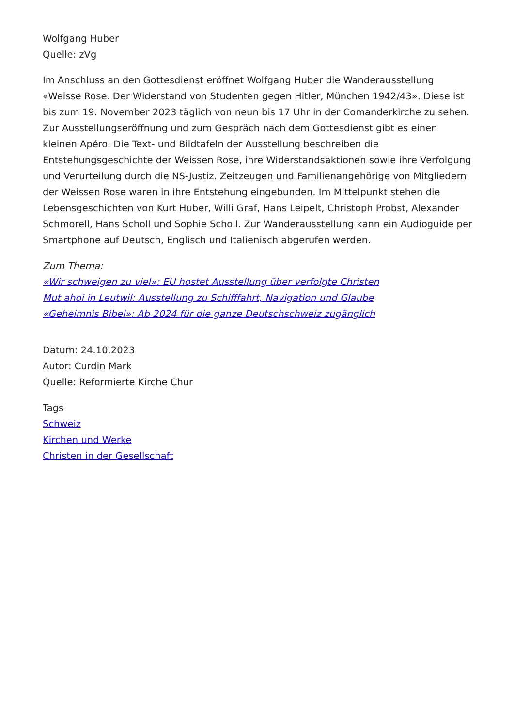Wolfgang Huber
Quelle: zVg
Im Anschluss an den Gottesdienst eröffnet Wolfgang Huber die Wanderausstellung «Weisse Rose. Der Widerstand von Studenten gegen Hitler, München 1942/43». Diese ist bis zum 19. November 2023 täglich von neun bis 17 Uhr in der Comanderkirche zu sehen. Zur Ausstellungseröffnung und zum Gespräch nach dem Gottesdienst gibt es einen kleinen Apéro. Die Text- und Bildtafeln der Ausstellung beschreiben die Entstehungsgeschichte der Weissen Rose, ihre Widerstandsaktionen sowie ihre Verfolgung und Verurteilung durch die NS-Justiz. Zeitzeugen und Familienangehörige von Mitgliedern der Weissen Rose waren in ihre Entstehung eingebunden. Im Mittelpunkt stehen die Lebensgeschichten von Kurt Huber, Willi Graf, Hans Leipelt, Christoph Probst, Alexander Schmorell, Hans Scholl und Sophie Scholl. Zur Wanderausstellung kann ein Audioguide per Smartphone auf Deutsch, Englisch und Italienisch abgerufen werden.
Zum Thema:
«Wir schweigen zu viel»: EU hostet Ausstellung über verfolgte Christen
Mut ahoi in Leutwil: Ausstellung zu Schifffahrt, Navigation und Glaube
«Geheimnis Bibel»: Ab 2024 für die ganze Deutschschweiz zugänglich
Datum: 24.10.2023
Autor: Curdin Mark
Quelle: Reformierte Kirche Chur
Tags
Schweiz
Kirchen und Werke
Christen in der Gesellschaft